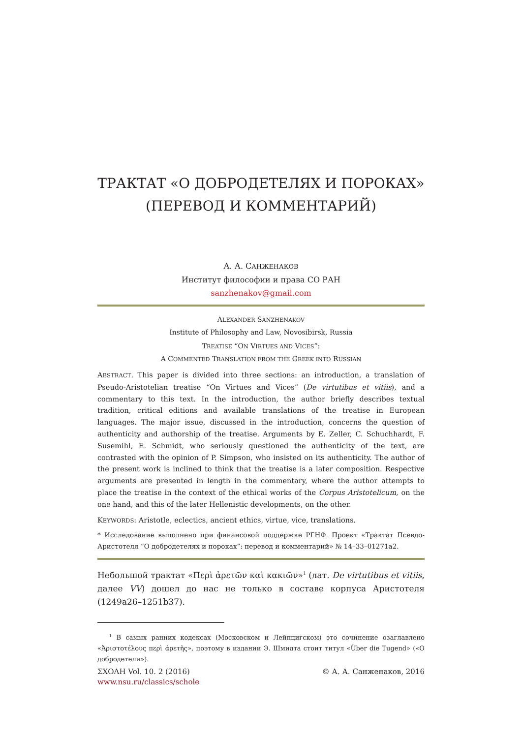ТРАКТАТ «О ДОБРОДЕТЕЛЯХ И ПОРОКАХ»
(ПЕРЕВОД И КОММЕНТАРИЙ)
А. А. САНЖЕНАКОВ
Институт философии и права СО РАН
sanzhenakov@gmail.com
ALEXANDER SANZHENAKOV
Institute of Philosophy and Law, Novosibirsk, Russia
TREATISE “ON VIRTUES AND VICES”:
A COMMENTED TRANSLATION FROM THE GREEK INTO RUSSIAN
ABSTRACT. This paper is divided into three sections: an introduction, a translation of Pseudo-Aristotelian treatise “On Virtues and Vices” (De virtutibus et vitiis), and a commentary to this text. In the introduction, the author briefly describes textual tradition, critical editions and available translations of the treatise in European languages. The major issue, discussed in the introduction, concerns the question of authenticity and authorship of the treatise. Arguments by E. Zeller, C. Schuchhardt, F. Susemihl, E. Schmidt, who seriously questioned the authenticity of the text, are contrasted with the opinion of P. Simpson, who insisted on its authenticity. The author of the present work is inclined to think that the treatise is a later composition. Respective arguments are presented in length in the commentary, where the author attempts to place the treatise in the context of the ethical works of the Corpus Aristotelicum, on the one hand, and this of the later Hellenistic developments, on the other.
KEYWORDS: Aristotle, eclectics, ancient ethics, virtue, vice, translations.
* Исследование выполнено при финансовой поддержке РГНФ. Проект «Трактат Псевдо-Аристотеля “О добродетелях и пороках”: перевод и комментарий» № 14–33–01271а2.
Небольшой трактат «Περὶ ἀρετῶν καὶ κακιῶν»<sup>1</sup> (лат. De virtutibus et vitiis, далее VV) дошел до нас не только в составе корпуса Аристотеля (1249a26–1251b37).
<sup>1</sup> В самых ранних кодексах (Московском и Лейпцигском) это сочинение озаглавлено «Ἀριστοτέλους περὶ ἀρετῆς», поэтому в издании Э. Шмидта стоит титул «Über die Tugend» («О добродетели»).
ΣΧΟΛΗ Vol. 10. 2 (2016) © А. А. Санженаков, 2016
www.nsu.ru/classics/schole